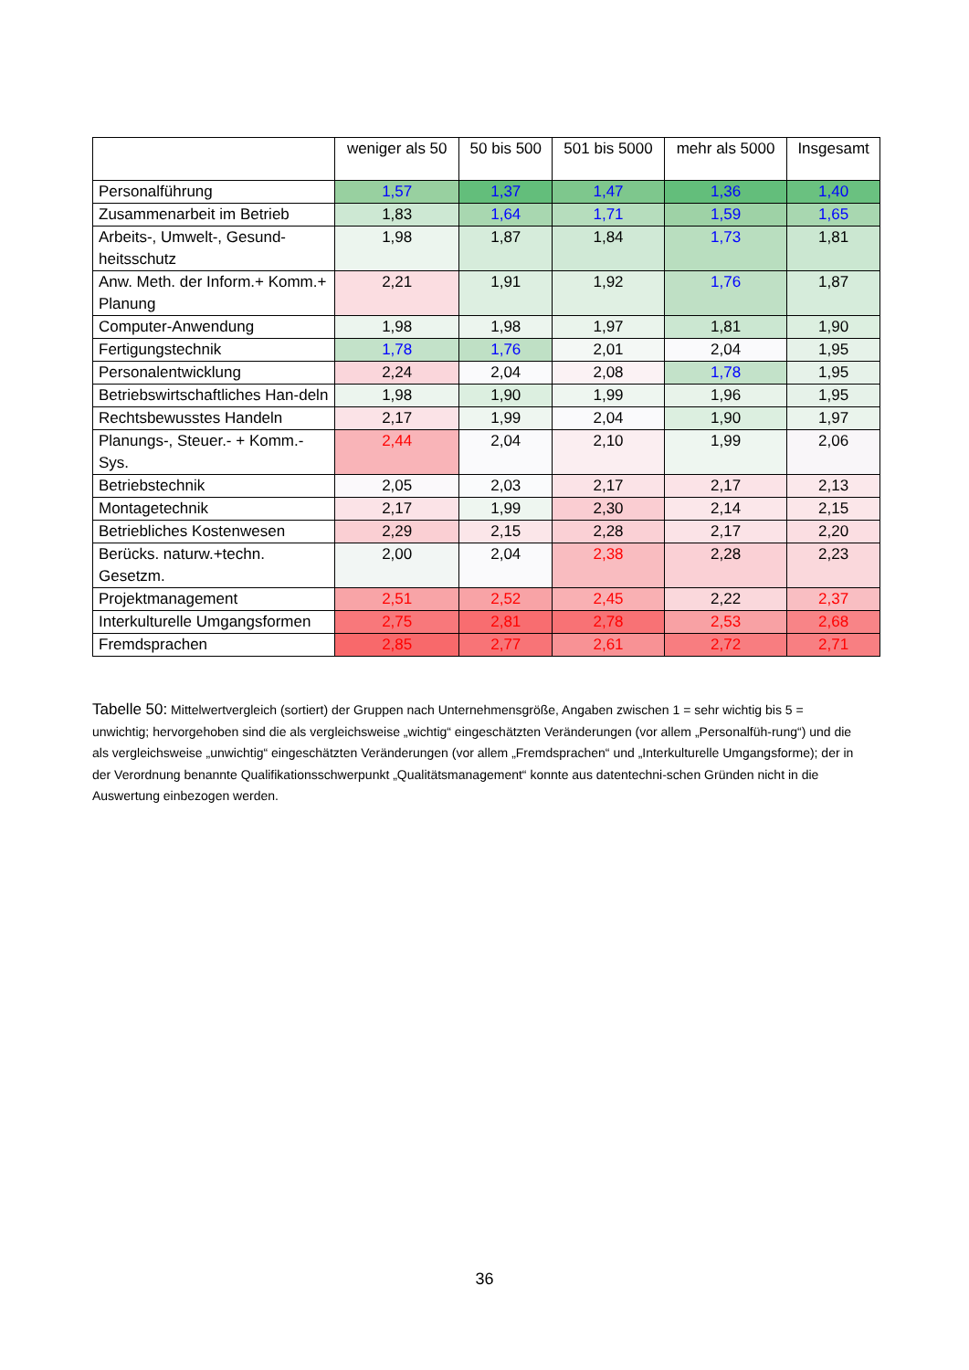| | weniger als 50 | 50 bis 500 | 501 bis 5000 | mehr als 5000 | Insgesamt |
| --- | --- | --- | --- | --- | --- |
| Personalführung | 1,57 | 1,37 | 1,47 | 1,36 | 1,40 |
| Zusammenarbeit im Betrieb | 1,83 | 1,64 | 1,71 | 1,59 | 1,65 |
| Arbeits-, Umwelt-, Gesund-heitsschutz | 1,98 | 1,87 | 1,84 | 1,73 | 1,81 |
| Anw. Meth. der Inform.+ Komm.+ Planung | 2,21 | 1,91 | 1,92 | 1,76 | 1,87 |
| Computer-Anwendung | 1,98 | 1,98 | 1,97 | 1,81 | 1,90 |
| Fertigungstechnik | 1,78 | 1,76 | 2,01 | 2,04 | 1,95 |
| Personalentwicklung | 2,24 | 2,04 | 2,08 | 1,78 | 1,95 |
| Betriebswirtschaftliches Han-deln | 1,98 | 1,90 | 1,99 | 1,96 | 1,95 |
| Rechtsbewusstes Handeln | 2,17 | 1,99 | 2,04 | 1,90 | 1,97 |
| Planungs-, Steuer.- + Komm.-Sys. | 2,44 | 2,04 | 2,10 | 1,99 | 2,06 |
| Betriebstechnik | 2,05 | 2,03 | 2,17 | 2,17 | 2,13 |
| Montagetechnik | 2,17 | 1,99 | 2,30 | 2,14 | 2,15 |
| Betriebliches Kostenwesen | 2,29 | 2,15 | 2,28 | 2,17 | 2,20 |
| Berücks. naturw.+techn. Gesetzm. | 2,00 | 2,04 | 2,38 | 2,28 | 2,23 |
| Projektmanagement | 2,51 | 2,52 | 2,45 | 2,22 | 2,37 |
| Interkulturelle Umgangsformen | 2,75 | 2,81 | 2,78 | 2,53 | 2,68 |
| Fremdsprachen | 2,85 | 2,77 | 2,61 | 2,72 | 2,71 |
Tabelle 50: Mittelwertvergleich (sortiert) der Gruppen nach Unternehmensgröße, Angaben zwischen 1 = sehr wichtig bis 5 = unwichtig; hervorgehoben sind die als vergleichsweise „wichtig“ eingeschätzten Veränderungen (vor allem „Personalfüh-rung“) und die als vergleichsweise „unwichtig“ eingeschätzten Veränderungen (vor allem „Fremdsprachen“ und „Interkulturelle Umgangsforme); der in der Verordnung benannte Qualifikationsschwerpunkt „Qualitätsmanagement“ konnte aus datentechni-schen Gründen nicht in die Auswertung einbezogen werden.
36